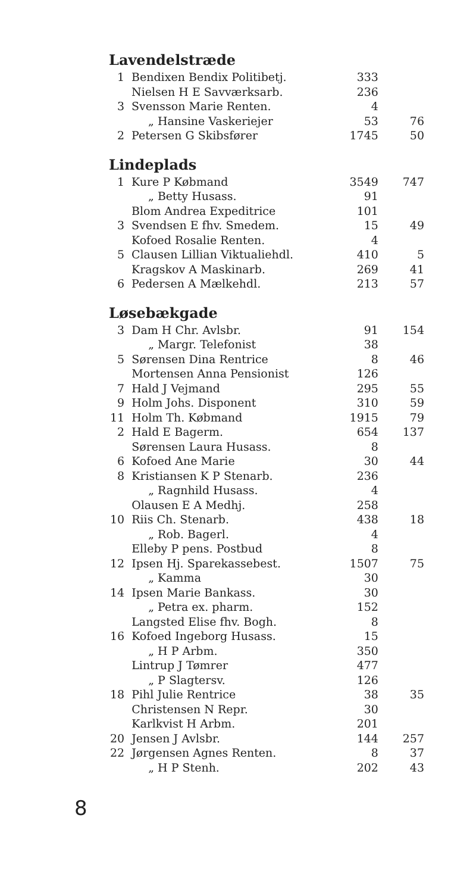Lavendelstræde
| 1 | Bendixen Bendix Politibetj. | 333 | |
| | Nielsen H E Savværksarb. | 236 | |
| 3 | Svensson Marie Renten. | 4 | |
| | „ Hansine Vaskeriejer | 53 | 76 |
| 2 | Petersen G Skibsfører | 1745 | 50 |
Lindeplads
| 1 | Kure P Købmand | 3549 | 747 |
| | „ Betty Husass. | 91 | |
| | Blom Andrea Expeditrice | 101 | |
| 3 | Svendsen E fhv. Smedem. | 15 | 49 |
| | Kofoed Rosalie Renten. | 4 | |
| 5 | Clausen Lillian Viktualiehdl. | 410 | 5 |
| | Kragskov A Maskinarb. | 269 | 41 |
| 6 | Pedersen A Mælkehdl. | 213 | 57 |
Løsebækgade
| 3 | Dam H Chr. Avlsbr. | 91 | 154 |
| | „ Margr. Telefonist | 38 | |
| 5 | Sørensen Dina Rentrice | 8 | 46 |
| | Mortensen Anna Pensionist | 126 | |
| 7 | Hald J Vejmand | 295 | 55 |
| 9 | Holm Johs. Disponent | 310 | 59 |
| 11 | Holm Th. Købmand | 1915 | 79 |
| 2 | Hald E Bagerm. | 654 | 137 |
| | Sørensen Laura Husass. | 8 | |
| 6 | Kofoed Ane Marie | 30 | 44 |
| 8 | Kristiansen K P Stenarb. | 236 | |
| | „ Ragnhild Husass. | 4 | |
| | Olausen E A Medhj. | 258 | |
| 10 | Riis Ch. Stenarb. | 438 | 18 |
| | „ Rob. Bagerl. | 4 | |
| | Elleby P pens. Postbud | 8 | |
| 12 | Ipsen Hj. Sparekassebest. | 1507 | 75 |
| | „ Kamma | 30 | |
| 14 | Ipsen Marie Bankass. | 30 | |
| | „ Petra ex. pharm. | 152 | |
| | Langsted Elise fhv. Bogh. | 8 | |
| 16 | Kofoed Ingeborg Husass. | 15 | |
| | „ H P Arbm. | 350 | |
| | Lintrup J Tømrer | 477 | |
| | „ P Slagtersv. | 126 | |
| 18 | Pihl Julie Rentrice | 38 | 35 |
| | Christensen N Repr. | 30 | |
| | Karlkvist H Arbm. | 201 | |
| 20 | Jensen J Avlsbr. | 144 | 257 |
| 22 | Jørgensen Agnes Renten. | 8 | 37 |
| | „ H P Stenh. | 202 | 43 |
8